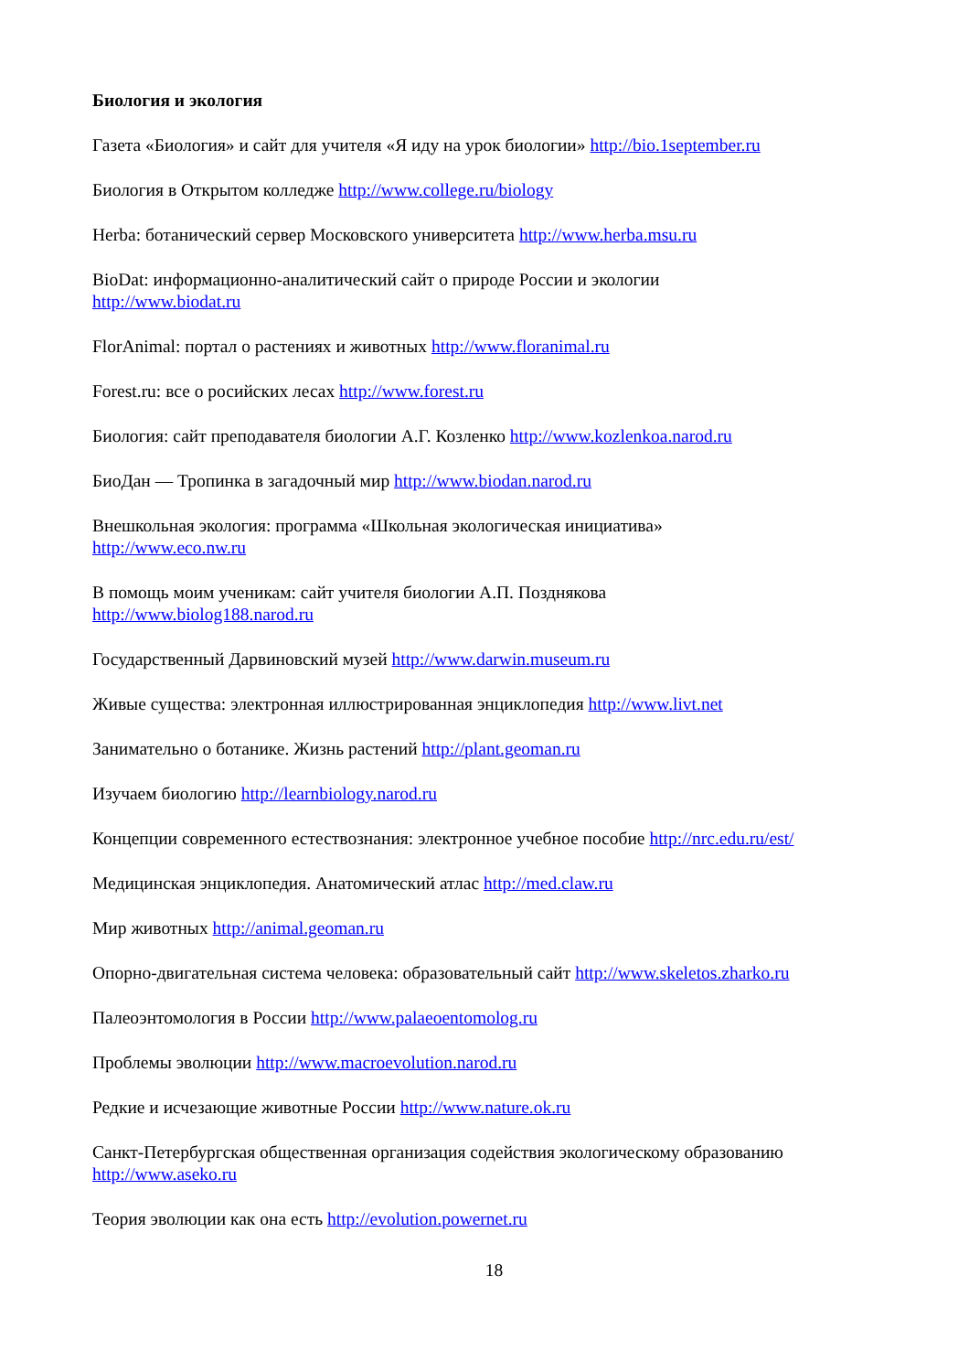Биология и экология
Газета «Биология» и сайт для учителя «Я иду на урок биологии» http://bio.1september.ru
Биология в Открытом колледже http://www.college.ru/biology
Herba: ботанический сервер Московского университета http://www.herba.msu.ru
BioDat: информационно-аналитический сайт о природе России и экологии
http://www.biodat.ru
FlorAnimal: портал о растениях и животных http://www.floranimal.ru
Forest.ru: все о росийских лесах http://www.forest.ru
Биология: сайт преподавателя биологии А.Г. Козленко http://www.kozlenkoa.narod.ru
БиоДан — Тропинка в загадочный мир http://www.biodan.narod.ru
Внешкольная экология: программа «Школьная экологическая инициатива»
http://www.eco.nw.ru
В помощь моим ученикам: сайт учителя биологии А.П. Позднякова
http://www.biolog188.narod.ru
Государственный Дарвиновский музей http://www.darwin.museum.ru
Живые существа: электронная иллюстрированная энциклопедия http://www.livt.net
Занимательно о ботанике. Жизнь растений http://plant.geoman.ru
Изучаем биологию http://learnbiology.narod.ru
Концепции современного естествознания: электронное учебное пособие http://nrc.edu.ru/est/
Медицинская энциклопедия. Анатомический атлас http://med.claw.ru
Мир животных http://animal.geoman.ru
Опорно-двигательная система человека: образовательный сайт http://www.skeletos.zharko.ru
Палеоэнтомология в России http://www.palaeoentomolog.ru
Проблемы эволюции http://www.macroevolution.narod.ru
Редкие и исчезающие животные России http://www.nature.ok.ru
Санкт-Петербургская общественная организация содействия экологическому образованию
http://www.aseko.ru
Теория эволюции как она есть http://evolution.powernet.ru
18